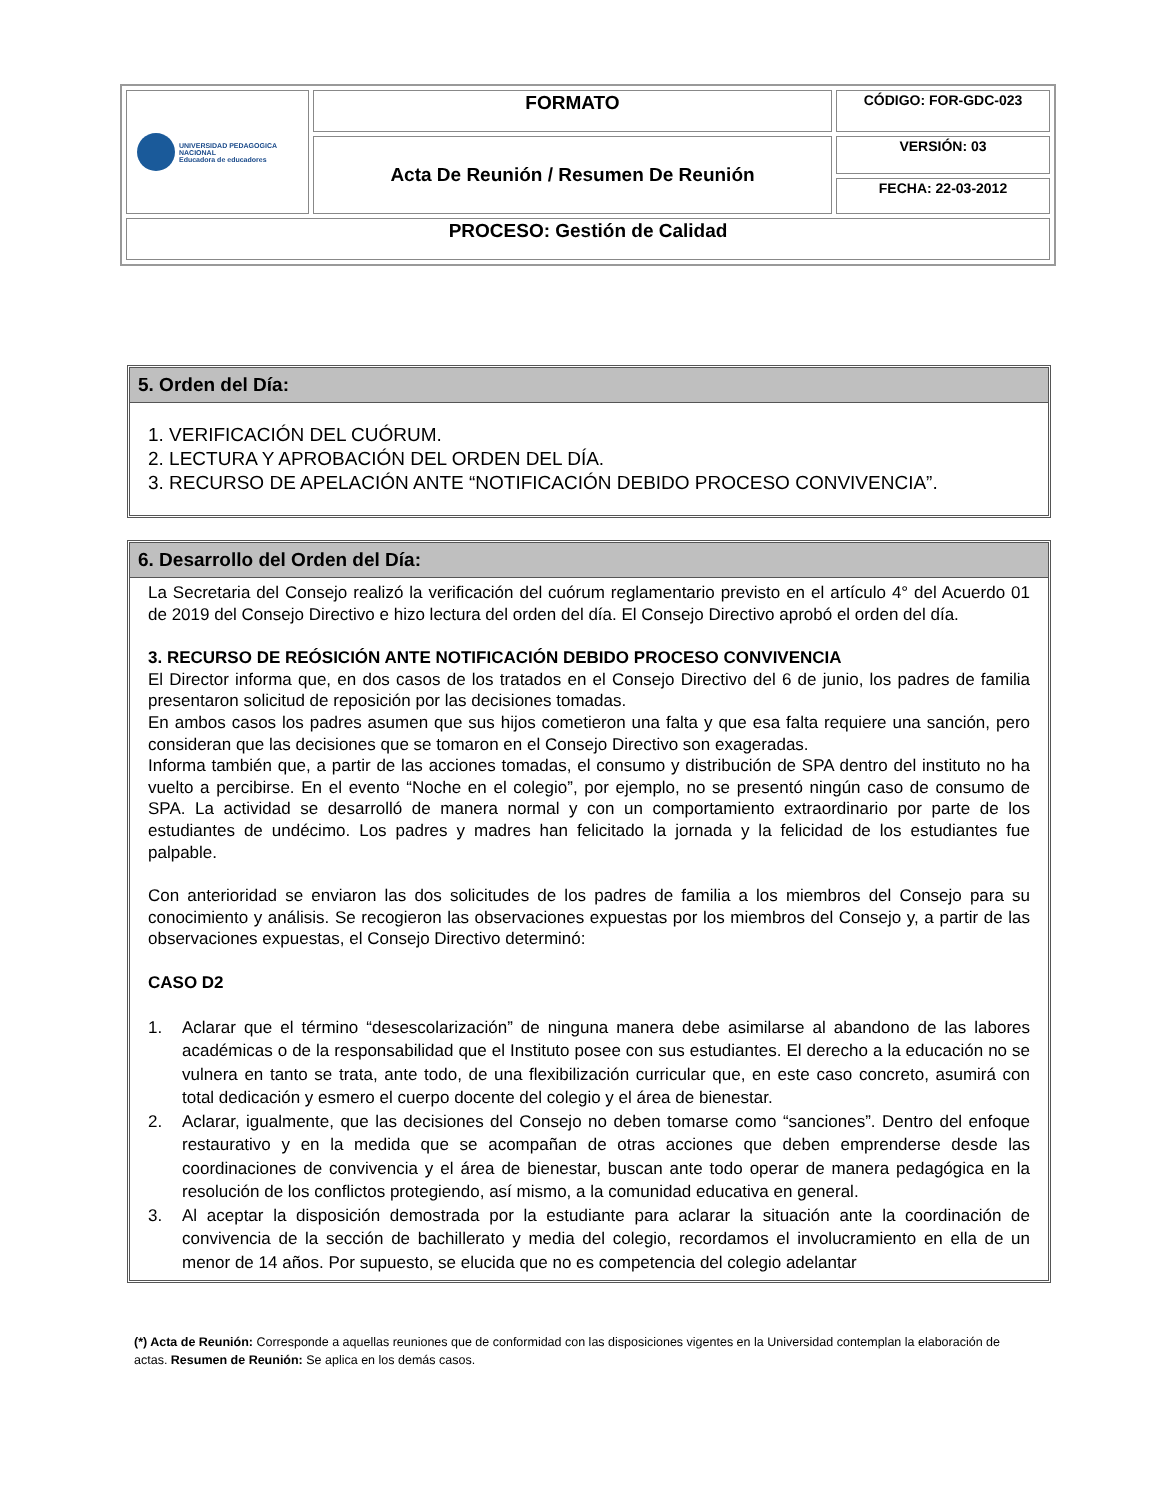| UNIVERSIDAD PEDAGOGICA NACIONAL Educadora de educadores | FORMATO | CÓDIGO: FOR-GDC-023 |
| | Acta De Reunión / Resumen De Reunión | VERSIÓN: 03 |
| | | FECHA: 22-03-2012 |
| PROCESO: Gestión de Calidad | | |
5. Orden del Día:
1. VERIFICACIÓN DEL CUÓRUM.
2. LECTURA Y APROBACIÓN DEL ORDEN DEL DÍA.
3. RECURSO DE APELACIÓN ANTE “NOTIFICACIÓN DEBIDO PROCESO CONVIVENCIA”.
6. Desarrollo del Orden del Día:
La Secretaria del Consejo realizó la verificación del cuórum reglamentario previsto en el artículo 4° del Acuerdo 01 de 2019 del Consejo Directivo e hizo lectura del orden del día. El Consejo Directivo aprobó el orden del día.
3. RECURSO DE REÓSICIÓN ANTE NOTIFICACIÓN DEBIDO PROCESO CONVIVENCIA
El Director informa que, en dos casos de los tratados en el Consejo Directivo del 6 de junio, los padres de familia presentaron solicitud de reposición por las decisiones tomadas.
En ambos casos los padres asumen que sus hijos cometieron una falta y que esa falta requiere una sanción, pero consideran que las decisiones que se tomaron en el Consejo Directivo son exageradas.
Informa también que, a partir de las acciones tomadas, el consumo y distribución de SPA dentro del instituto no ha vuelto a percibirse. En el evento “Noche en el colegio”, por ejemplo, no se presentó ningún caso de consumo de SPA. La actividad se desarrolló de manera normal y con un comportamiento extraordinario por parte de los estudiantes de undécimo. Los padres y madres han felicitado la jornada y la felicidad de los estudiantes fue palpable.
Con anterioridad se enviaron las dos solicitudes de los padres de familia a los miembros del Consejo para su conocimiento y análisis. Se recogieron las observaciones expuestas por los miembros del Consejo y, a partir de las observaciones expuestas, el Consejo Directivo determinó:
CASO D2
1. Aclarar que el término “desescolarización” de ninguna manera debe asimilarse al abandono de las labores académicas o de la responsabilidad que el Instituto posee con sus estudiantes. El derecho a la educación no se vulnera en tanto se trata, ante todo, de una flexibilización curricular que, en este caso concreto, asumirá con total dedicación y esmero el cuerpo docente del colegio y el área de bienestar.
2. Aclarar, igualmente, que las decisiones del Consejo no deben tomarse como “sanciones”. Dentro del enfoque restaurativo y en la medida que se acompañan de otras acciones que deben emprenderse desde las coordinaciones de convivencia y el área de bienestar, buscan ante todo operar de manera pedagógica en la resolución de los conflictos protegiendo, así mismo, a la comunidad educativa en general.
3. Al aceptar la disposición demostrada por la estudiante para aclarar la situación ante la coordinación de convivencia de la sección de bachillerato y media del colegio, recordamos el involucramiento en ella de un menor de 14 años. Por supuesto, se elucida que no es competencia del colegio adelantar
(*) Acta de Reunión: Corresponde a aquellas reuniones que de conformidad con las disposiciones vigentes en la Universidad contemplan la elaboración de actas. Resumen de Reunión: Se aplica en los demás casos.